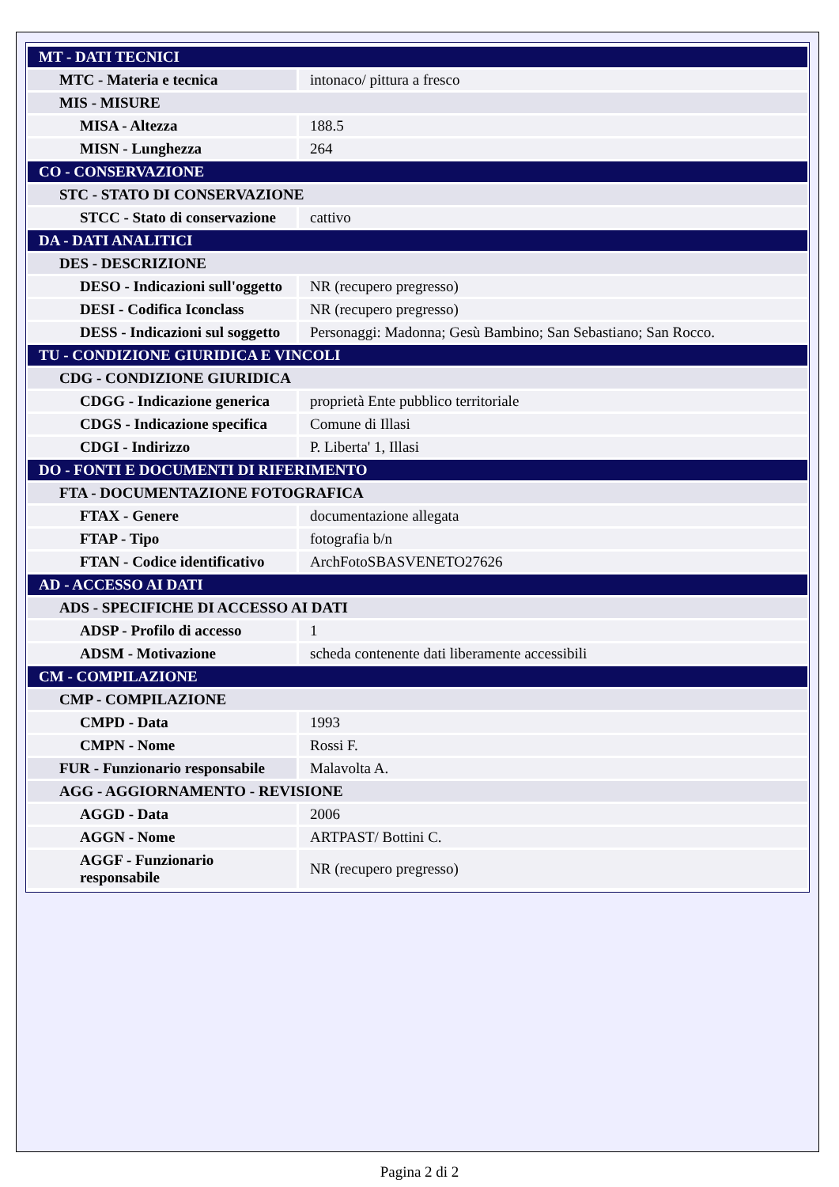| MT - DATI TECNICI | |
| MTC - Materia e tecnica | intonaco/ pittura a fresco |
| MIS - MISURE | |
| MISA - Altezza | 188.5 |
| MISN - Lunghezza | 264 |
| CO - CONSERVAZIONE | |
| STC - STATO DI CONSERVAZIONE | |
| STCC - Stato di conservazione | cattivo |
| DA - DATI ANALITICI | |
| DES - DESCRIZIONE | |
| DESO - Indicazioni sull'oggetto | NR (recupero pregresso) |
| DESI - Codifica Iconclass | NR (recupero pregresso) |
| DESS - Indicazioni sul soggetto | Personaggi: Madonna; Gesù Bambino; San Sebastiano; San Rocco. |
| TU - CONDIZIONE GIURIDICA E VINCOLI | |
| CDG - CONDIZIONE GIURIDICA | |
| CDGG - Indicazione generica | proprietà Ente pubblico territoriale |
| CDGS - Indicazione specifica | Comune di Illasi |
| CDGI - Indirizzo | P. Liberta' 1, Illasi |
| DO - FONTI E DOCUMENTI DI RIFERIMENTO | |
| FTA - DOCUMENTAZIONE FOTOGRAFICA | |
| FTAX - Genere | documentazione allegata |
| FTAP - Tipo | fotografia b/n |
| FTAN - Codice identificativo | ArchFotoSBASVENETO27626 |
| AD - ACCESSO AI DATI | |
| ADS - SPECIFICHE DI ACCESSO AI DATI | |
| ADSP - Profilo di accesso | 1 |
| ADSM - Motivazione | scheda contenente dati liberamente accessibili |
| CM - COMPILAZIONE | |
| CMP - COMPILAZIONE | |
| CMPD - Data | 1993 |
| CMPN - Nome | Rossi F. |
| FUR - Funzionario responsabile | Malavolta A. |
| AGG - AGGIORNAMENTO - REVISIONE | |
| AGGD - Data | 2006 |
| AGGN - Nome | ARTPAST/ Bottini C. |
| AGGF - Funzionario responsabile | NR (recupero pregresso) |
Pagina 2 di 2